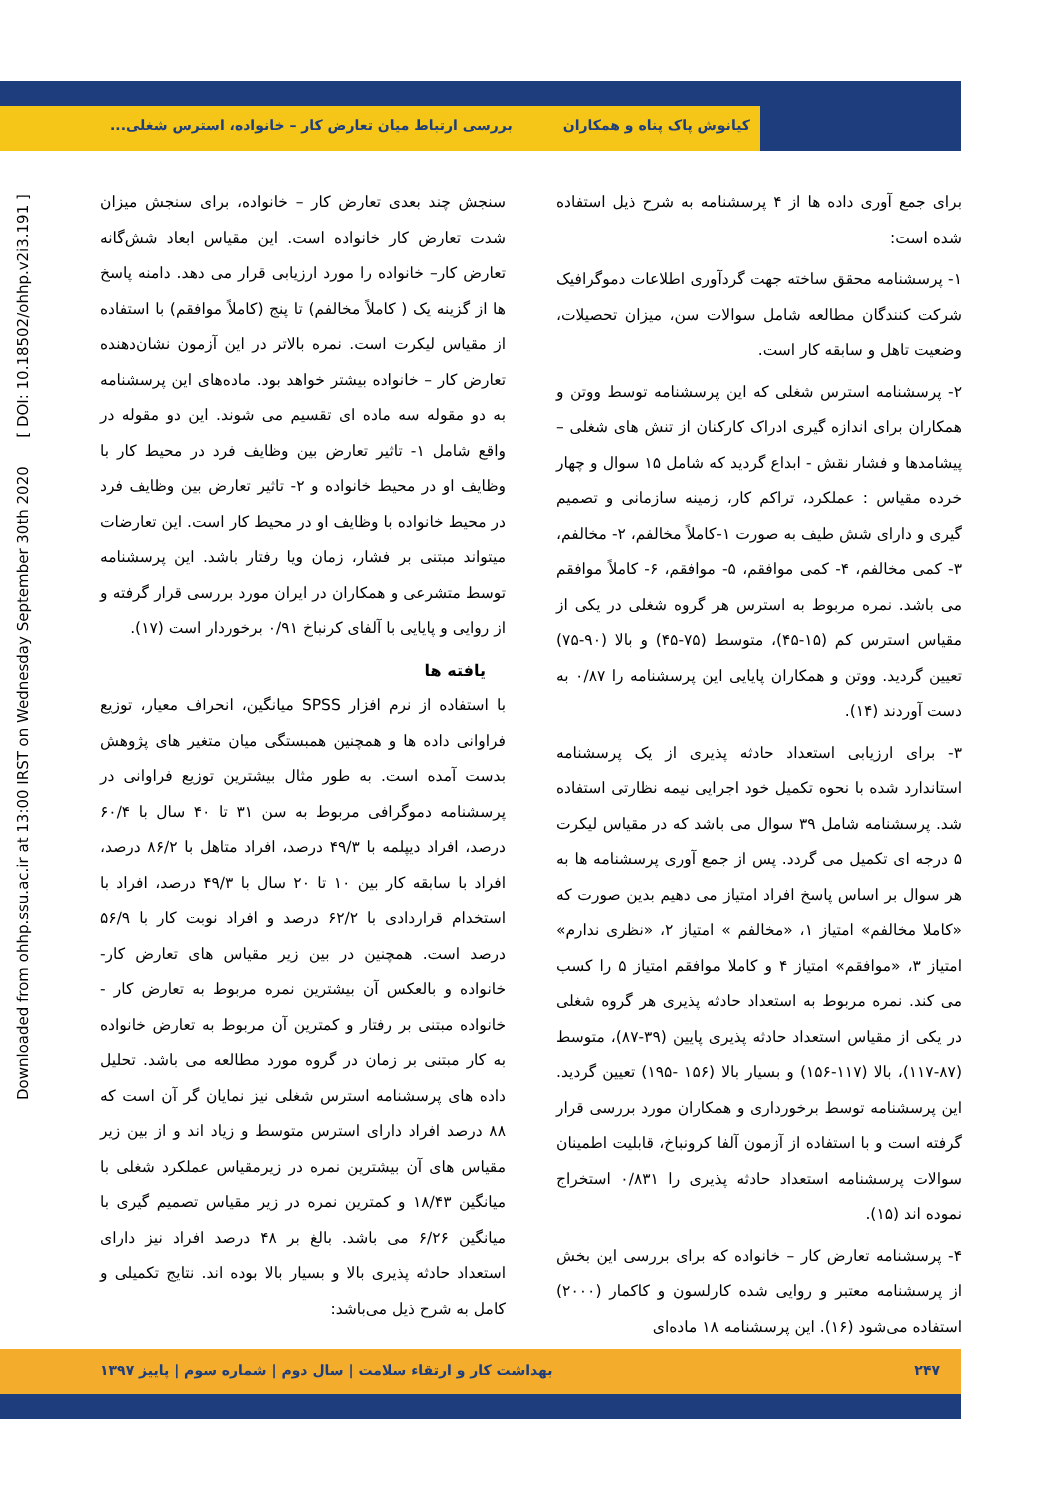کیانوش پاک پناه و همکاران بررسی ارتباط میان تعارض کار – خانواده، استرس شغلی...
Downloaded from ohhp.ssu.ac.ir at 13:00 IRST on Wednesday September 30th 2020 [ DOI: 10.18502/ohhp.v2i3.191 ]
برای جمع آوری داده ها از ۴ پرسشنامه به شرح ذیل استفاده شده است:
۱- پرسشنامه محقق ساخته جهت گردآوری اطلاعات دموگرافیک شرکت کنندگان مطالعه شامل سوالات سن، میزان تحصیلات، وضعیت تاهل و سابقه کار است.
۲- پرسشنامه استرس شغلی که این پرسشنامه توسط ووتن و همکاران برای اندازه گیری ادراک کارکنان از تنش های شغلی – پیشامدها و فشار نقش - ابداع گردید که شامل ۱۵ سوال و چهار خرده مقیاس : عملکرد، تراکم کار، زمینه سازمانی و تصمیم گیری و دارای شش طیف به صورت ۱-کاملاً مخالفم، ۲- مخالفم، ۳- کمی مخالفم، ۴- کمی موافقم، ۵- موافقم، ۶- کاملاً موافقم می باشد. نمره مربوط به استرس هر گروه شغلی در یکی از مقیاس استرس کم (۱۵-۴۵)، متوسط (۷۵-۴۵) و بالا (۹۰-۷۵) تعیین گردید. ووتن و همکاران پایایی این پرسشنامه را ۰/۸۷ به دست آوردند (۱۴).
۳- برای ارزیابی استعداد حادثه پذیری از یک پرسشنامه استاندارد شده با نحوه تکمیل خود اجرایی نیمه نظارتی استفاده شد. پرسشنامه شامل ۳۹ سوال می باشد که در مقیاس لیکرت ۵ درجه ای تکمیل می گردد. پس از جمع آوری پرسشنامه ها به هر سوال بر اساس پاسخ افراد امتیاز می دهیم بدین صورت که «کاملا مخالفم» امتیاز ۱، «مخالفم » امتیاز ۲، «نظری ندارم» امتیاز ۳، «موافقم» امتیاز ۴ و کاملا موافقم امتیاز ۵ را کسب می کند. نمره مربوط به استعداد حادثه پذیری هر گروه شغلی در یکی از مقیاس استعداد حادثه پذیری پایین (۳۹-۸۷)، متوسط (۸۷-۱۱۷)، بالا (۱۱۷-۱۵۶) و بسیار بالا (۱۵۶ -۱۹۵) تعیین گردید. این پرسشنامه توسط برخورداری و همکاران مورد بررسی قرار گرفته است و با استفاده از آزمون آلفا کرونباخ، قابلیت اطمینان سوالات پرسشنامه استعداد حادثه پذیری را ۰/۸۳۱ استخراج نموده اند (۱۵).
۴- پرسشنامه تعارض کار – خانواده که برای بررسی این بخش از پرسشنامه معتبر و روایی شده کارلسون و کاکمار (۲۰۰۰) استفاده می‌شود (۱۶). این پرسشنامه ۱۸ ماده‌ای
سنجش چند بعدی تعارض کار – خانواده، برای سنجش میزان شدت تعارض کار خانواده است. این مقیاس ابعاد شش‌گانه تعارض کار– خانواده را مورد ارزیابی قرار می دهد. دامنه پاسخ ها از گزینه یک ( کاملاً مخالفم) تا پنج (کاملاً موافقم) با استفاده از مقیاس لیکرت است. نمره بالاتر در این آزمون نشان‌دهنده تعارض کار – خانواده بیشتر خواهد بود. ماده‌های این پرسشنامه به دو مقوله سه ماده ای تقسیم می شوند. این دو مقوله در واقع شامل ۱- تاثیر تعارض بین وظایف فرد در محیط کار با وظایف او در محیط خانواده و ۲- تاثیر تعارض بین وظایف فرد در محیط خانواده با وظایف او در محیط کار است. این تعارضات میتواند مبتنی بر فشار، زمان ویا رفتار باشد. این پرسشنامه توسط متشرعی و همکاران در ایران مورد بررسی قرار گرفته و از روایی و پایایی با آلفای کرنباخ ۰/۹۱ برخوردار است (۱۷).
یافته ها
با استفاده از نرم افزار SPSS میانگین، انحراف معیار، توزیع فراوانی داده ها و همچنین همبستگی میان متغیر های پژوهش بدست آمده است. به طور مثال بیشترین توزیع فراوانی در پرسشنامه دموگرافی مربوط به سن ۳۱ تا ۴۰ سال با ۶۰/۴ درصد، افراد دیپلمه با ۴۹/۳ درصد، افراد متاهل با ۸۶/۲ درصد، افراد با سابقه کار بین ۱۰ تا ۲۰ سال با ۴۹/۳ درصد، افراد با استخدام قراردادی با ۶۲/۲ درصد و افراد نوبت کار با ۵۶/۹ درصد است. همچنین در بین زیر مقیاس های تعارض کار- خانواده و بالعکس آن بیشترین نمره مربوط به تعارض کار - خانواده مبتنی بر رفتار و کمترین آن مربوط به تعارض خانواده به کار مبتنی بر زمان در گروه مورد مطالعه می باشد. تحلیل داده های پرسشنامه استرس شغلی نیز نمایان گر آن است که ۸۸ درصد افراد دارای استرس متوسط و زیاد اند و از بین زیر مقیاس های آن بیشترین نمره در زیرمقیاس عملکرد شغلی با میانگین ۱۸/۴۳ و کمترین نمره در زیر مقیاس تصمیم گیری با میانگین ۶/۲۶ می باشد. بالغ بر ۴۸ درصد افراد نیز دارای استعداد حادثه پذیری بالا و بسیار بالا بوده اند. نتایج تکمیلی و کامل به شرح ذیل می‌باشد:
۲۴۷ بهداشت کار و ارتقاء سلامت | سال دوم | شماره سوم | پاییز ۱۳۹۷